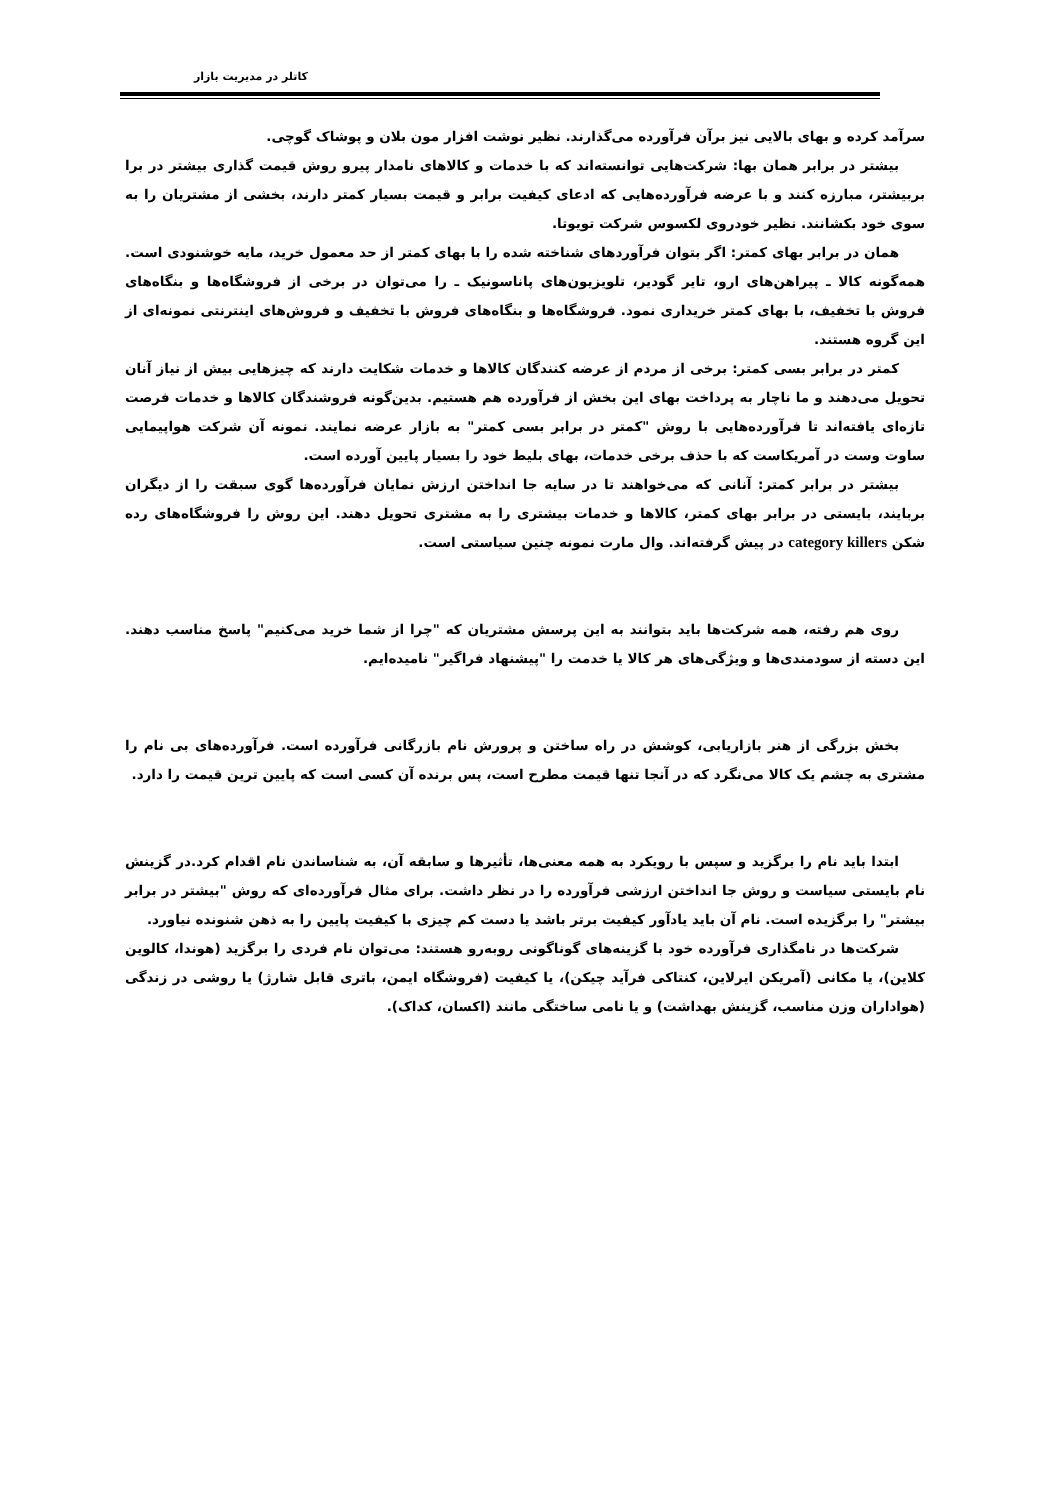کاتلر در مدیریت بازار
سرآمد کرده و بهای بالایی نیز برآن فرآورده می‌گذارند. نظیر نوشت افزار مون بلان و پوشاک گوچی.
بیشتر در برابر همان بها: شرکت‌هایی توانسته‌اند که با خدمات و کالاهای نامدار پیرو روش قیمت گذاری بیشتر در برا بربیشتر، مبارزه کنند و با عرضه فرآورده‌هایی که ادعای کیفیت برابر و قیمت بسیار کمتر دارند، بخشی از مشتریان را به سوی خود بکشانند. نظیر خودروی لکسوس شرکت تویوتا.
همان در برابر بهای کمتر: اگر بتوان فرآوردهای شناخته شده را با بهای کمتر از حد معمول خرید، مایه خوشنودی است. همه‌گونه کالا ـ پیراهن‌های ارو، تایر گودیر، تلویزیون‌های پاناسونیک ـ را می‌توان در برخی از فروشگاه‌ها و بنگاه‌های فروش با تخفیف، با بهای کمتر خریداری نمود. فروشگاه‌ها و بنگاه‌های فروش با تخفیف و فروش‌های اینترنتی نمونه‌ای از این گروه هستند.
کمتر در برابر بسی کمتر: برخی از مردم از عرضه کنندگان کالاها و خدمات شکایت دارند که چیزهایی بیش از نیاز آنان تحویل می‌دهند و ما ناچار به پرداخت بهای این بخش از فرآورده هم هستیم. بدین‌گونه فروشندگان کالاها و خدمات فرصت تازه‌ای یافته‌اند تا فرآورده‌هایی با روش "کمتر در برابر بسی کمتر" به بازار عرضه نمایند. نمونه آن شرکت هواپیمایی ساوت وست در آمریکاست که با حذف برخی خدمات، بهای بلیط خود را بسیار پایین آورده است.
بیشتر در برابر کمتر: آنانی که می‌خواهند تا در سایه جا انداختن ارزش نمایان فرآورده‌ها گوی سبقت را از دیگران بربایند، بایستی در برابر بهای کمتر، کالاها و خدمات بیشتری را به مشتری تحویل دهند. این روش را فروشگاه‌های رده شکن category killers در پیش گرفته‌اند. وال مارت نمونه چنین سیاستی است.
روی هم رفته، همه شرکت‌ها باید بتوانند به این پرسش مشتریان که "چرا از شما خرید می‌کنیم" پاسخ مناسب دهند. این دسته از سودمندی‌ها و ویژگی‌های هر کالا یا خدمت را "پیشنهاد فراگیر" نامیده‌ایم.
بخش بزرگی از هنر بازاریابی، کوشش در راه ساختن و پرورش نام بازرگانی فرآورده است. فرآورده‌های بی نام را مشتری به چشم یک کالا می‌نگرد که در آنجا تنها قیمت مطرح است، پس برنده آن کسی است که پایین ترین قیمت را دارد.
ابتدا باید نام را برگزید و سپس با رویکرد به همه معنی‌ها، تأثیرها و سابقه آن، به شناساندن نام اقدام کرد.در گزینش نام بایستی سیاست و روش جا انداختن ارزشی فرآورده را در نظر داشت. برای مثال فرآورده‌ای که روش "بیشتر در برابر بیشتر" را برگزیده است. نام آن باید یادآور کیفیت برتر باشد یا دست کم چیزی با کیفیت پایین را به ذهن شنونده نیاورد.
شرکت‌ها در نامگذاری فرآورده خود با گزینه‌های گوناگونی روبه‌رو هستند: می‌توان نام فردی را برگزید (هوندا، کالوین کلاین)، یا مکانی (آمریکن ایرلاین، کنتاکی فرآید چیکن)، یا کیفیت (فروشگاه ایمن، باتری قابل شارژ) یا روشی در زندگی (هواداران وزن مناسب، گزینش بهداشت) و یا نامی ساختگی مانند (اکسان، کداک).